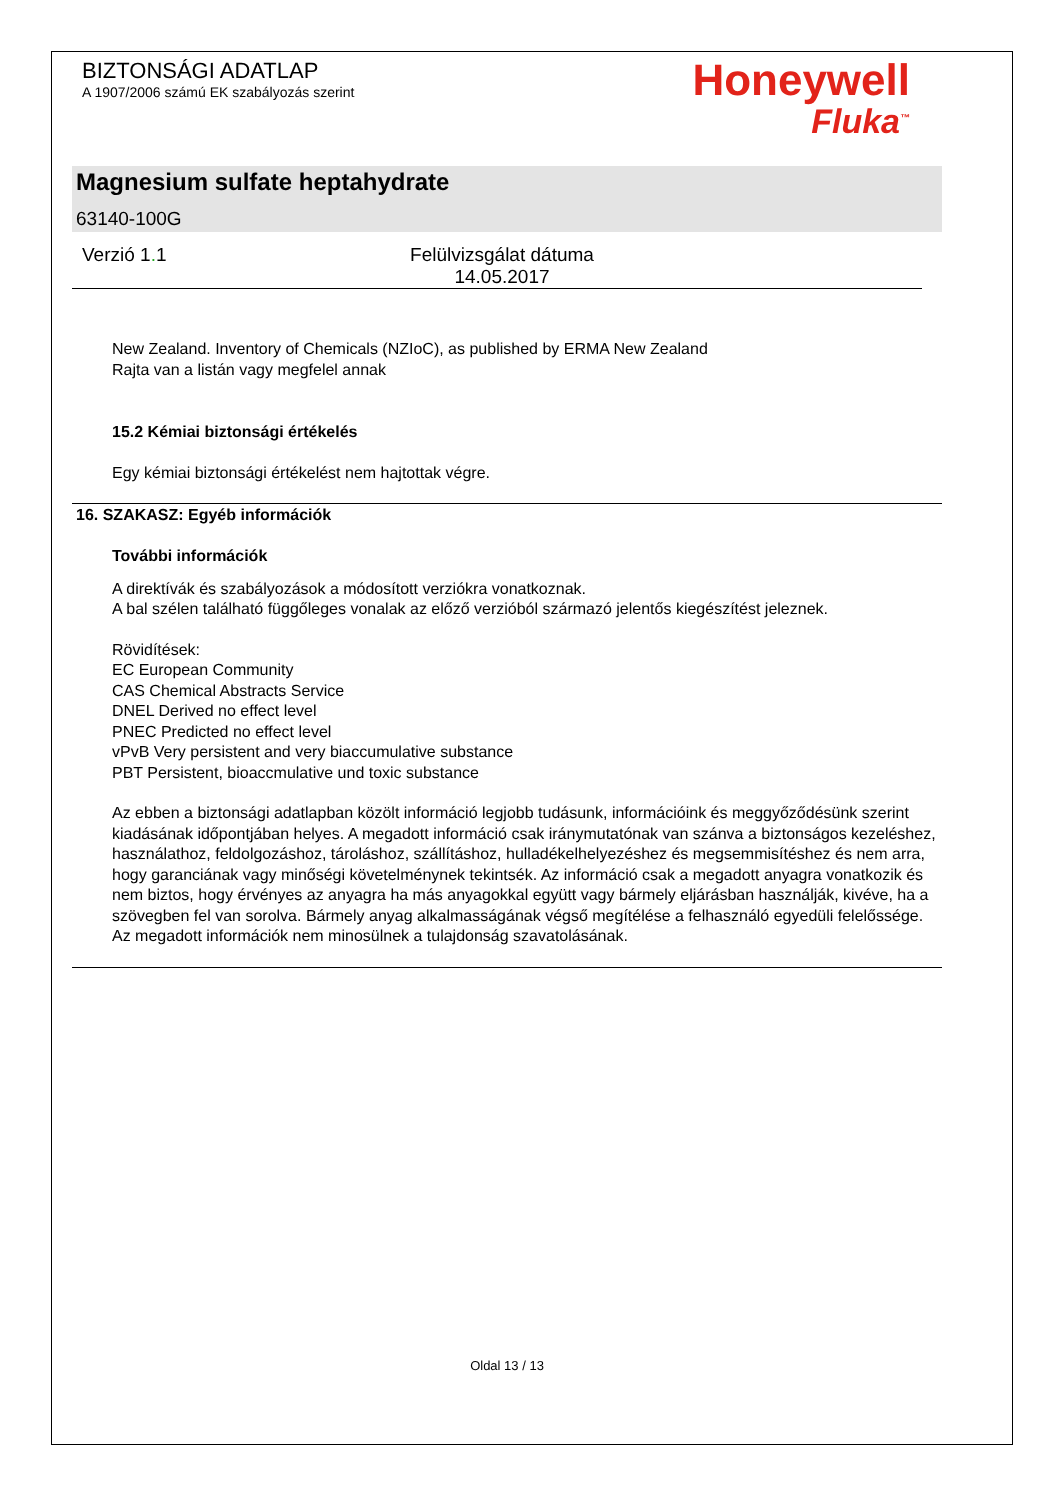BIZTONSÁGI ADATLAP
A 1907/2006 számú EK szabályozás szerint
Honeywell
Fluka<sup>™</sup>
Magnesium sulfate heptahydrate
63140-100G
Verzió 1. 1 Felülvizsgálat dátuma 14.05.2017
New Zealand. Inventory of Chemicals (NZIoC), as published by ERMA New Zealand
Rajta van a listán vagy megfelel annak
15.2 Kémiai biztonsági értékelés
Egy kémiai biztonsági értékelést nem hajtottak végre.
16. SZAKASZ: Egyéb információk
További információk
A direktívák és szabályozások a módosított verziókra vonatkoznak.
A bal szélen található függőleges vonalak az előző verzióból származó jelentős kiegészítést jeleznek.
Rövidítések:
EC European Community
CAS Chemical Abstracts Service
DNEL Derived no effect level
PNEC Predicted no effect level
vPvB Very persistent and very biaccumulative substance
PBT Persistent, bioaccmulative und toxic substance
Az ebben a biztonsági adatlapban közölt információ legjobb tudásunk, információink és meggyőződésünk szerint kiadásának időpontjában helyes. A megadott információ csak iránymutatónak van szánva a biztonságos kezeléshez, használathoz, feldolgozáshoz, tároláshoz, szállításhoz, hulladékelhelyezéshez és megsemmisítéshez és nem arra, hogy garanciának vagy minőségi követelménynek tekintsék. Az információ csak a megadott anyagra vonatkozik és nem biztos, hogy érvényes az anyagra ha más anyagokkal együtt vagy bármely eljárásban használják, kivéve, ha a szövegben fel van sorolva. Bármely anyag alkalmasságának végső megítélése a felhasználó egyedüli felelőssége.
Az megadott információk nem minosülnek a tulajdonság szavatolásának.
Oldal 13 / 13